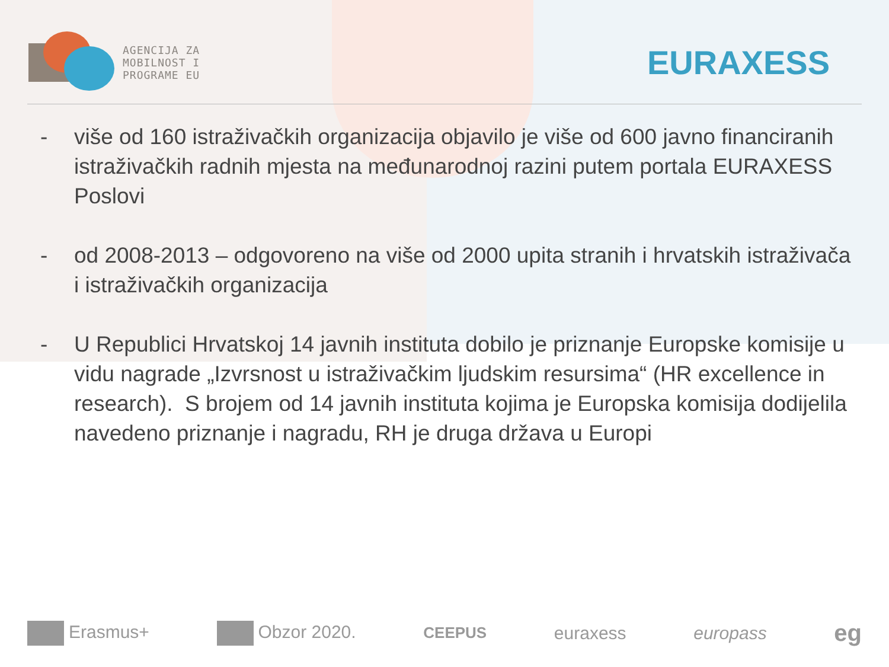AGENCIJA ZA
MOBILNOST I
PROGRAME EU
EURAXESS
- više od 160 istraživačkih organizacija objavilo je više od 600 javno financiranih istraživačkih radnih mjesta na međunarodnoj razini putem portala EURAXESS Poslovi
- od 2008-2013 – odgovoreno na više od 2000 upita stranih i hrvatskih istraživača i istraživačkih organizacija
- U Republici Hrvatskoj 14 javnih instituta dobilo je priznanje Europske komisije u vidu nagrade „Izvrsnost u istraživačkim ljudskim resursima“ (HR excellence in research). S brojem od 14 javnih instituta kojima je Europska komisija dodijelila navedeno priznanje i nagradu, RH je druga država u Europi
Erasmus+ Obzor 2020.
CEEPUS
euraxess europass
eg